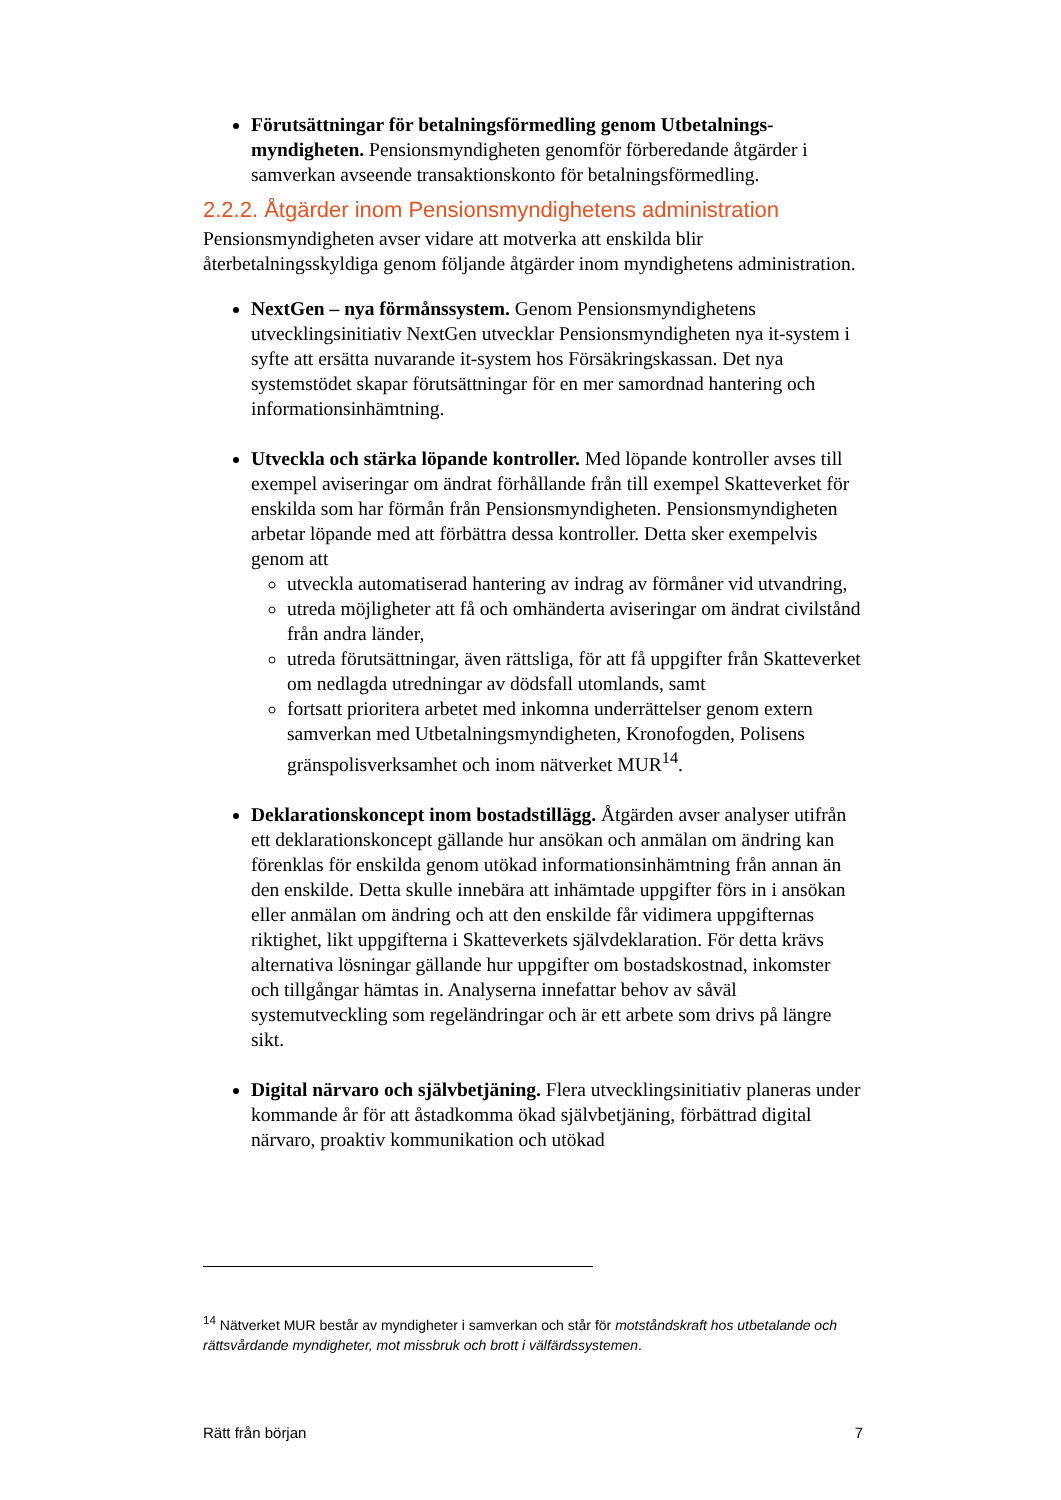Förutsättningar för betalningsförmedling genom Utbetalnings­myndigheten. Pensionsmyndigheten genomför förberedande åtgärder i samverkan avseende transaktionskonto för betalningsförmedling.
2.2.2. Åtgärder inom Pensionsmyndighetens administration
Pensionsmyndigheten avser vidare att motverka att enskilda blir återbetalningsskyldiga genom följande åtgärder inom myndighetens administration.
NextGen – nya förmånssystem. Genom Pensionsmyndighetens utvecklingsinitiativ NextGen utvecklar Pensionsmyndigheten nya it-system i syfte att ersätta nuvarande it-system hos Försäkringskassan. Det nya systemstödet skapar förutsättningar för en mer samordnad hantering och informationsinhämtning.
Utveckla och stärka löpande kontroller. Med löpande kontroller avses till exempel aviseringar om ändrat förhållande från till exempel Skatteverket för enskilda som har förmån från Pensionsmyndigheten. Pensionsmyndigheten arbetar löpande med att förbättra dessa kontroller. Detta sker exempelvis genom att
utveckla automatiserad hantering av indrag av förmåner vid utvandring,
utreda möjligheter att få och omhänderta aviseringar om ändrat civilstånd från andra länder,
utreda förutsättningar, även rättsliga, för att få uppgifter från Skatteverket om nedlagda utredningar av dödsfall utomlands, samt
fortsatt prioritera arbetet med inkomna underrättelser genom extern samverkan med Utbetalningsmyndigheten, Kronofogden, Polisens gränspolisverksamhet och inom nätverket MUR<sup>14</sup>.
Deklarationskoncept inom bostadstillägg. Åtgärden avser analyser utifrån ett deklarationskoncept gällande hur ansökan och anmälan om ändring kan förenklas för enskilda genom utökad informations­inhämtning från annan än den enskilde. Detta skulle innebära att inhämtade uppgifter förs in i ansökan eller anmälan om ändring och att den enskilde får vidimera uppgifternas riktighet, likt uppgifterna i Skatteverkets självdeklaration. För detta krävs alternativa lösningar gällande hur uppgifter om bostadskostnad, inkomster och tillgångar hämtas in. Analyserna innefattar behov av såväl systemutveckling som regeländringar och är ett arbete som drivs på längre sikt.
Digital närvaro och självbetjäning. Flera utvecklingsinitiativ planeras under kommande år för att åstadkomma ökad självbetjäning, förbättrad digital närvaro, proaktiv kommunikation och utökad
<sup>14</sup> Nätverket MUR består av myndigheter i samverkan och står för motståndskraft hos utbetalande och rättsvårdande myndigheter, mot missbruk och brott i välfärdssystemen.
Rätt från början 7